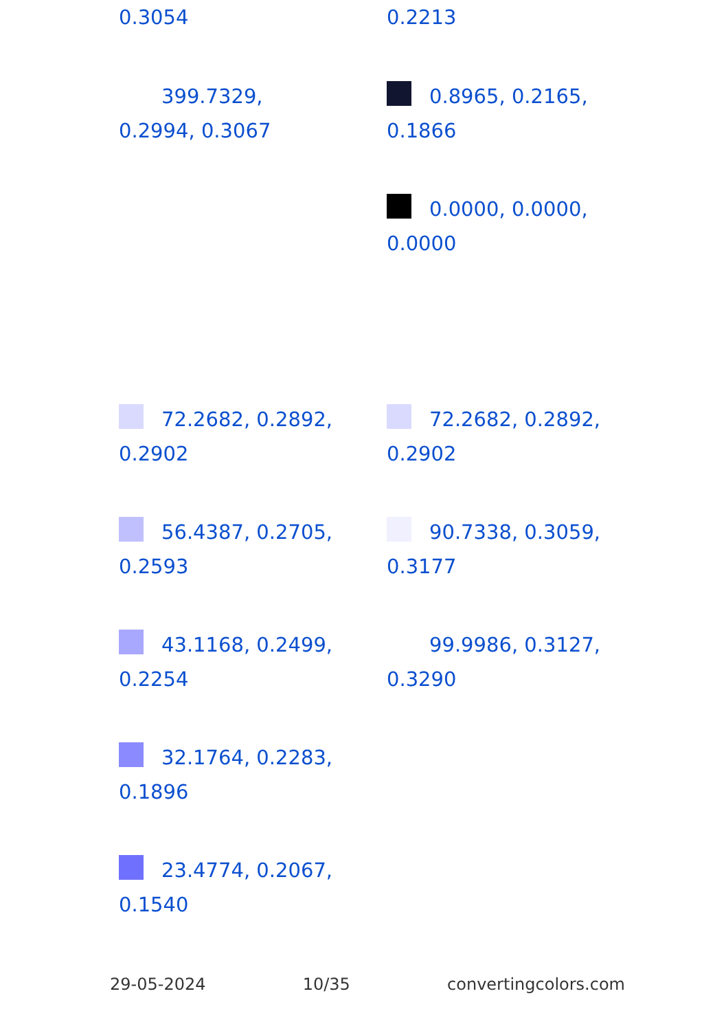0.3054
399.7329, 0.2994, 0.3067
72.2682, 0.2892, 0.2902
56.4387, 0.2705, 0.2593
43.1168, 0.2499, 0.2254
32.1764, 0.2283, 0.1896
23.4774, 0.2067, 0.1540
0.2213
0.8965, 0.2165, 0.1866
0.0000, 0.0000, 0.0000
72.2682, 0.2892, 0.2902
90.7338, 0.3059, 0.3177
99.9986, 0.3127, 0.3290
29-05-2024 10/35 convertingcolors.com